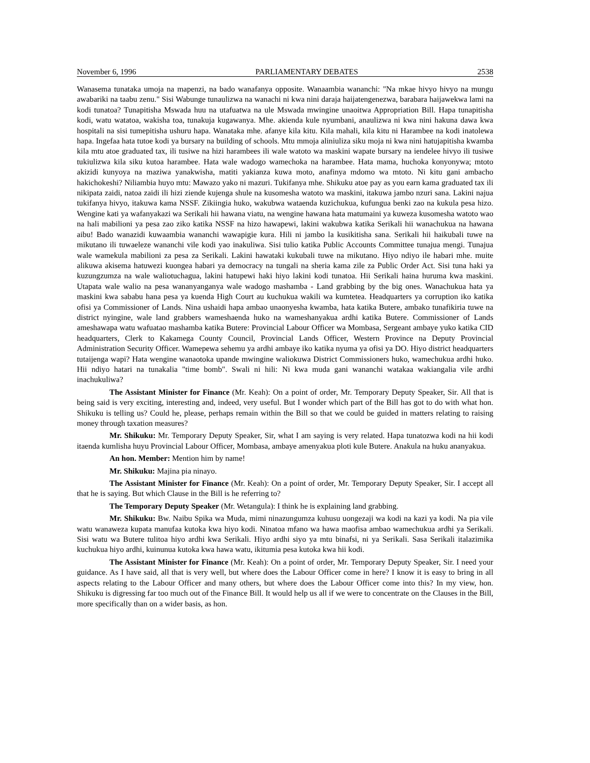November 6, 1996 PARLIAMENTARY DEBATES 2538
Wanasema tunataka umoja na mapenzi, na bado wanafanya opposite. Wanaambia wananchi: "Na mkae hivyo hivyo na mungu awabariki na taabu zenu." Sisi Wabunge tunaulizwa na wanachi ni kwa nini daraja haijatengenezwa, barabara haijawekwa lami na kodi tunatoa? Tunapitisha Mswada huu na utafuatwa na ule Mswada mwingine unaoitwa Appropriation Bill. Hapa tunapitisha kodi, watu watatoa, wakisha toa, tunakuja kugawanya. Mhe. akienda kule nyumbani, anaulizwa ni kwa nini hakuna dawa kwa hospitali na sisi tumepitisha ushuru hapa. Wanataka mhe. afanye kila kitu. Kila mahali, kila kitu ni Harambee na kodi inatolewa hapa. Ingefaa hata tutoe kodi ya bursary na building of schools. Mtu mmoja aliniuliza siku moja ni kwa nini hatujapitisha kwamba kila mtu atoe graduated tax, ili tusiwe na hizi harambees ili wale watoto wa maskini wapate bursary na iendelee hivyo ili tusiwe tukiulizwa kila siku kutoa harambee. Hata wale wadogo wamechoka na harambee. Hata mama, huchoka konyonywa; mtoto akizidi kunyoya na maziwa yanakwisha, matiti yakianza kuwa moto, anafinya mdomo wa mtoto. Ni kitu gani ambacho hakichokeshi? Niliambia huyo mtu: Mawazo yako ni mazuri. Tukifanya mhe. Shikuku atoe pay as you earn kama graduated tax ili nikipata zaidi, natoa zaidi ili hizi ziende kujenga shule na kusomesha watoto wa maskini, itakuwa jambo nzuri sana. Lakini najua tukifanya hivyo, itakuwa kama NSSF. Zikiingia huko, wakubwa wataenda kuzichukua, kufungua benki zao na kukula pesa hizo. Wengine kati ya wafanyakazi wa Serikali hii hawana viatu, na wengine hawana hata matumaini ya kuweza kusomesha watoto wao na hali mabilioni ya pesa zao ziko katika NSSF na hizo hawapewi, lakini wakubwa katika Serikali hii wanachukua na hawana aibu! Bado wanazidi kuwaambia wananchi wawapigie kura. Hili ni jambo la kusikitisha sana. Serikali hii haikubali tuwe na mikutano ili tuwaeleze wananchi vile kodi yao inakuliwa. Sisi tulio katika Public Accounts Committee tunajua mengi. Tunajua wale wamekula mabilioni za pesa za Serikali. Lakini hawataki kukubali tuwe na mikutano. Hiyo ndiyo ile habari mhe. muite alikuwa akisema hatuwezi kuongea habari ya democracy na tungali na sheria kama zile za Public Order Act. Sisi tuna haki ya kuzungzumza na wale waliotuchagua, lakini hatupewi haki hiyo lakini kodi tunatoa. Hii Serikali haina huruma kwa maskini. Utapata wale walio na pesa wananyanganya wale wadogo mashamba - Land grabbing by the big ones. Wanachukua hata ya maskini kwa sababu hana pesa ya kuenda High Court au kuchukua wakili wa kumtetea. Headquarters ya corruption iko katika ofisi ya Commissioner of Lands. Nina ushaidi hapa ambao unaonyesha kwamba, hata katika Butere, ambako tunafikiria tuwe na district nyingine, wale land grabbers wameshaenda huko na wameshanyakua ardhi katika Butere. Commissioner of Lands ameshawapa watu wafuatao mashamba katika Butere: Provincial Labour Officer wa Mombasa, Sergeant ambaye yuko katika CID headquarters, Clerk to Kakamega County Council, Provincial Lands Officer, Western Province na Deputy Provincial Administration Security Officer. Wamepewa sehemu ya ardhi ambaye iko katika nyuma ya ofisi ya DO. Hiyo district headquarters tutaijenga wapi? Hata wengine wanaotoka upande mwingine waliokuwa District Commissioners huko, wamechukua ardhi huko. Hii ndiyo hatari na tunakalia "time bomb". Swali ni hili: Ni kwa muda gani wananchi watakaa wakiangalia vile ardhi inachukuliwa?
The Assistant Minister for Finance (Mr. Keah): On a point of order, Mr. Temporary Deputy Speaker, Sir. All that is being said is very exciting, interesting and, indeed, very useful. But I wonder which part of the Bill has got to do with what hon. Shikuku is telling us? Could he, please, perhaps remain within the Bill so that we could be guided in matters relating to raising money through taxation measures?
Mr. Shikuku: Mr. Temporary Deputy Speaker, Sir, what I am saying is very related. Hapa tunatozwa kodi na hii kodi itaenda kumlisha huyu Provincial Labour Officer, Mombasa, ambaye amenyakua ploti kule Butere. Anakula na huku ananyakua.
An hon. Member: Mention him by name!
Mr. Shikuku: Majina pia ninayo.
The Assistant Minister for Finance (Mr. Keah): On a point of order, Mr. Temporary Deputy Speaker, Sir. I accept all that he is saying. But which Clause in the Bill is he referring to?
The Temporary Deputy Speaker (Mr. Wetangula): I think he is explaining land grabbing.
Mr. Shikuku: Bw. Naibu Spika wa Muda, mimi ninazungumza kuhusu uongezaji wa kodi na kazi ya kodi. Na pia vile watu wanaweza kupata manufaa kutoka kwa hiyo kodi. Ninatoa mfano wa hawa maofisa ambao wamechukua ardhi ya Serikali. Sisi watu wa Butere tulitoa hiyo ardhi kwa Serikali. Hiyo ardhi siyo ya mtu binafsi, ni ya Serikali. Sasa Serikali italazimika kuchukua hiyo ardhi, kuinunua kutoka kwa hawa watu, ikitumia pesa kutoka kwa hii kodi.
The Assistant Minister for Finance (Mr. Keah): On a point of order, Mr. Temporary Deputy Speaker, Sir. I need your guidance. As I have said, all that is very well, but where does the Labour Officer come in here? I know it is easy to bring in all aspects relating to the Labour Officer and many others, but where does the Labour Officer come into this? In my view, hon. Shikuku is digressing far too much out of the Finance Bill. It would help us all if we were to concentrate on the Clauses in the Bill, more specifically than on a wider basis, as hon.